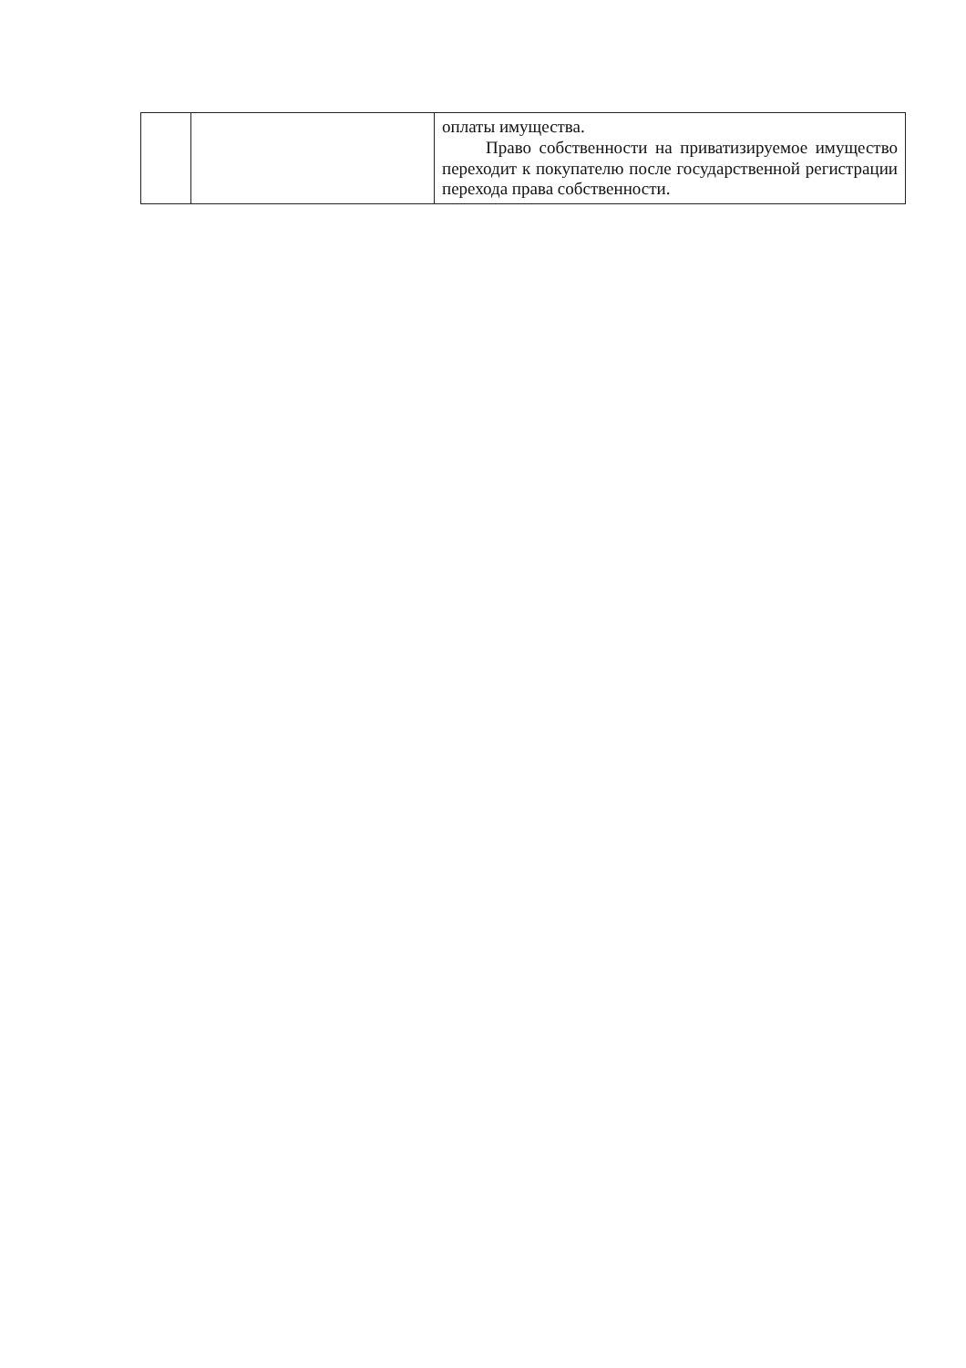| | | оплаты имущества. Право собственности на приватизируемое имущество переходит к покупателю после государственной регистрации перехода права собственности. |